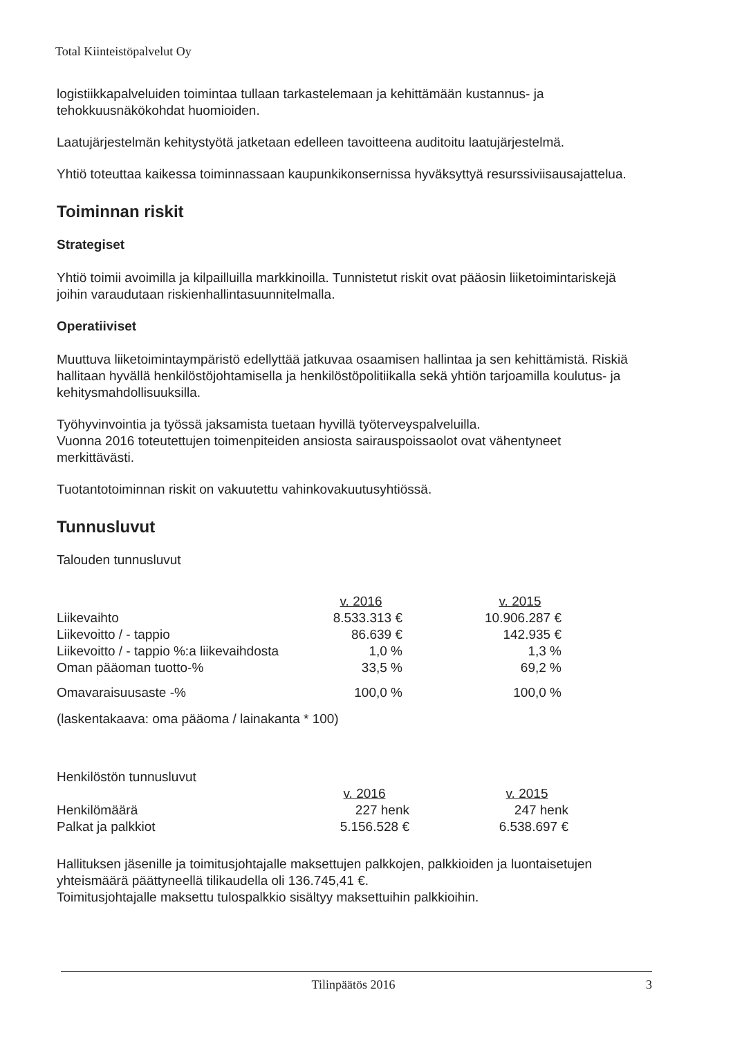Total Kiinteistöpalvelut Oy
logistiikkapalveluiden toimintaa tullaan tarkastelemaan ja kehittämään kustannus- ja tehokkuusnäkökohdat huomioiden.
Laatujärjestelmän kehitystyötä jatketaan edelleen tavoitteena auditoitu laatujärjestelmä.
Yhtiö toteuttaa kaikessa toiminnassaan kaupunkikonsernissa hyväksyttyä resurssiviisausajattelua.
Toiminnan riskit
Strategiset
Yhtiö toimii avoimilla ja kilpailluilla markkinoilla. Tunnistetut riskit ovat pääosin liiketoimintariskejä joihin varaudutaan riskienhallintasuunnitelmalla.
Operatiiviset
Muuttuva liiketoimintaympäristö edellyttää jatkuvaa osaamisen hallintaa ja sen kehittämistä. Riskiä hallitaan hyvällä henkilöstöjohtamisella ja henkilöstöpolitiikalla sekä yhtiön tarjoamilla koulutus- ja kehitysmahdollisuuksilla.
Työhyvinvointia ja työssä jaksamista tuetaan hyvillä työterveyspalveluilla.
Vuonna 2016 toteutettujen toimenpiteiden ansiosta sairauspoissaolot ovat vähentyneet merkittävästi.
Tuotantotoiminnan riskit on vakuutettu vahinkovakuutusyhtiössä.
Tunnusluvut
Talouden tunnusluvut
| | v. 2016 | | v. 2015 |
| Liikevaihto | 8.533.313 € | | 10.906.287 € |
| Liikevoitto / - tappio | 86.639 € | | 142.935 € |
| Liikevoitto / - tappio %:a liikevaihdosta | 1,0 % | | 1,3 % |
| Oman pääoman tuotto-% | 33,5 % | | 69,2 % |
| Omavaraisuusaste -% | 100,0 % | | 100,0 % |
| (laskentakaava: oma pääoma / lainakanta * 100) | | | |
Henkilöstön tunnusluvut
| | v. 2016 | | v. 2015 |
| Henkilömäärä | 227 henk | | 247 henk |
| Palkat ja palkkiot | 5.156.528 € | | 6.538.697 € |
Hallituksen jäsenille ja toimitusjohtajalle maksettujen palkkojen, palkkioiden ja luontaisetujen yhteismäärä päättyneellä tilikaudella oli 136.745,41 €.
Toimitusjohtajalle maksettu tulospalkkio sisältyy maksettuihin palkkioihin.
Tilinpäätös 2016 3